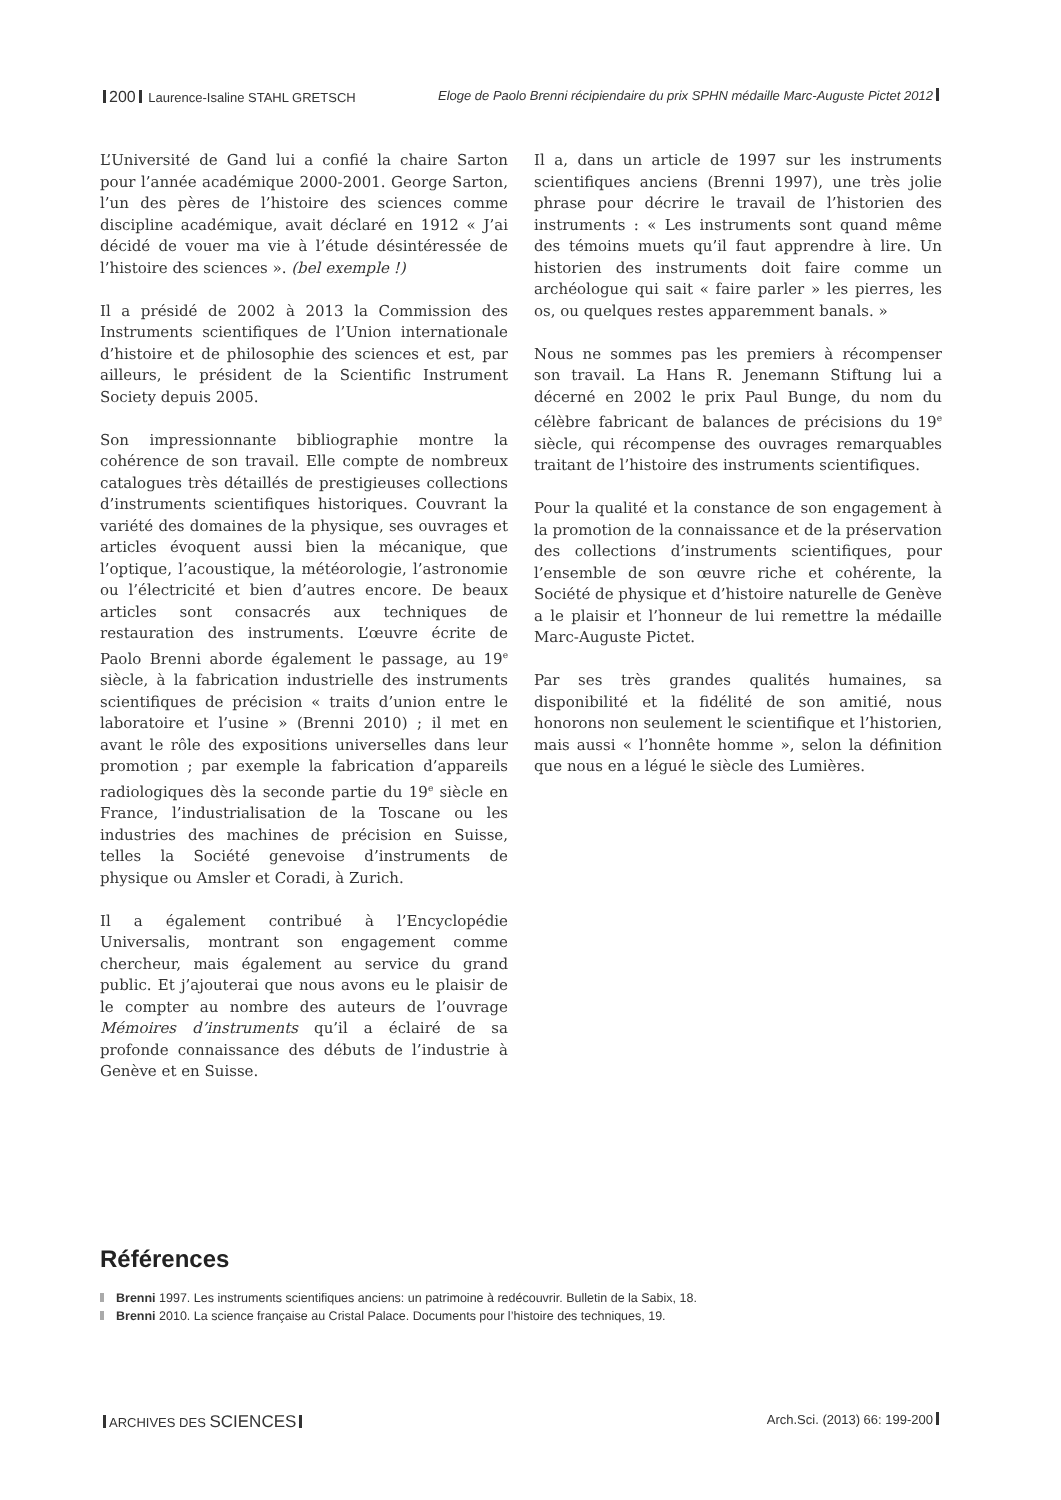200 Laurence-Isaline STAHL GRETSCH Eloge de Paolo Brenni récipiendaire du prix SPHN médaille Marc-Auguste Pictet 2012
L’Université de Gand lui a confié la chaire Sarton pour l’année académique 2000-2001. George Sarton, l’un des pères de l’histoire des sciences comme discipline académique, avait déclaré en 1912 « J’ai décidé de vouer ma vie à l’étude désintéressée de l’histoire des sciences ». (bel exemple !)
Il a présidé de 2002 à 2013 la Commission des Instruments scientifiques de l’Union internationale d’histoire et de philosophie des sciences et est, par ailleurs, le président de la Scientific Instrument Society depuis 2005.
Son impressionnante bibliographie montre la cohérence de son travail. Elle compte de nombreux catalogues très détaillés de prestigieuses collections d’instruments scientifiques historiques. Couvrant la variété des domaines de la physique, ses ouvrages et articles évoquent aussi bien la mécanique, que l’optique, l’acoustique, la météorologie, l’astronomie ou l’électricité et bien d’autres encore. De beaux articles sont consacrés aux techniques de restauration des instruments. L’œuvre écrite de Paolo Brenni aborde également le passage, au 19<sup>e</sup> siècle, à la fabrication industrielle des instruments scientifiques de précision « traits d’union entre le laboratoire et l’usine » (Brenni 2010) ; il met en avant le rôle des expositions universelles dans leur promotion ; par exemple la fabrication d’appareils radiologiques dès la seconde partie du 19<sup>e</sup> siècle en France, l’industrialisation de la Toscane ou les industries des machines de précision en Suisse, telles la Société genevoise d’instruments de physique ou Amsler et Coradi, à Zurich.
Il a également contribué à l’Encyclopédie Universalis, montrant son engagement comme chercheur, mais également au service du grand public. Et j’ajouterai que nous avons eu le plaisir de le compter au nombre des auteurs de l’ouvrage Mémoires d’instruments qu’il a éclairé de sa profonde connaissance des débuts de l’industrie à Genève et en Suisse.
Il a, dans un article de 1997 sur les instruments scientifiques anciens (Brenni 1997), une très jolie phrase pour décrire le travail de l’historien des instruments : « Les instruments sont quand même des témoins muets qu’il faut apprendre à lire. Un historien des instruments doit faire comme un archéologue qui sait « faire parler » les pierres, les os, ou quelques restes apparemment banals. »
Nous ne sommes pas les premiers à récompenser son travail. La Hans R. Jenemann Stiftung lui a décerné en 2002 le prix Paul Bunge, du nom du célèbre fabricant de balances de précisions du 19<sup>e</sup> siècle, qui récompense des ouvrages remarquables traitant de l’histoire des instruments scientifiques.
Pour la qualité et la constance de son engagement à la promotion de la connaissance et de la préservation des collections d’instruments scientifiques, pour l’ensemble de son œuvre riche et cohérente, la Société de physique et d’histoire naturelle de Genève a le plaisir et l’honneur de lui remettre la médaille Marc-Auguste Pictet.
Par ses très grandes qualités humaines, sa disponibilité et la fidélité de son amitié, nous honorons non seulement le scientifique et l’historien, mais aussi « l’honnête homme », selon la définition que nous en a légué le siècle des Lumières.
Références
Brenni 1997. Les instruments scientifiques anciens: un patrimoine à redécouvrir. Bulletin de la Sabix, 18.
Brenni 2010. La science française au Cristal Palace. Documents pour l’histoire des techniques, 19.
ARCHIVES DES SCIENCES Arch.Sci. (2013) 66: 199-200